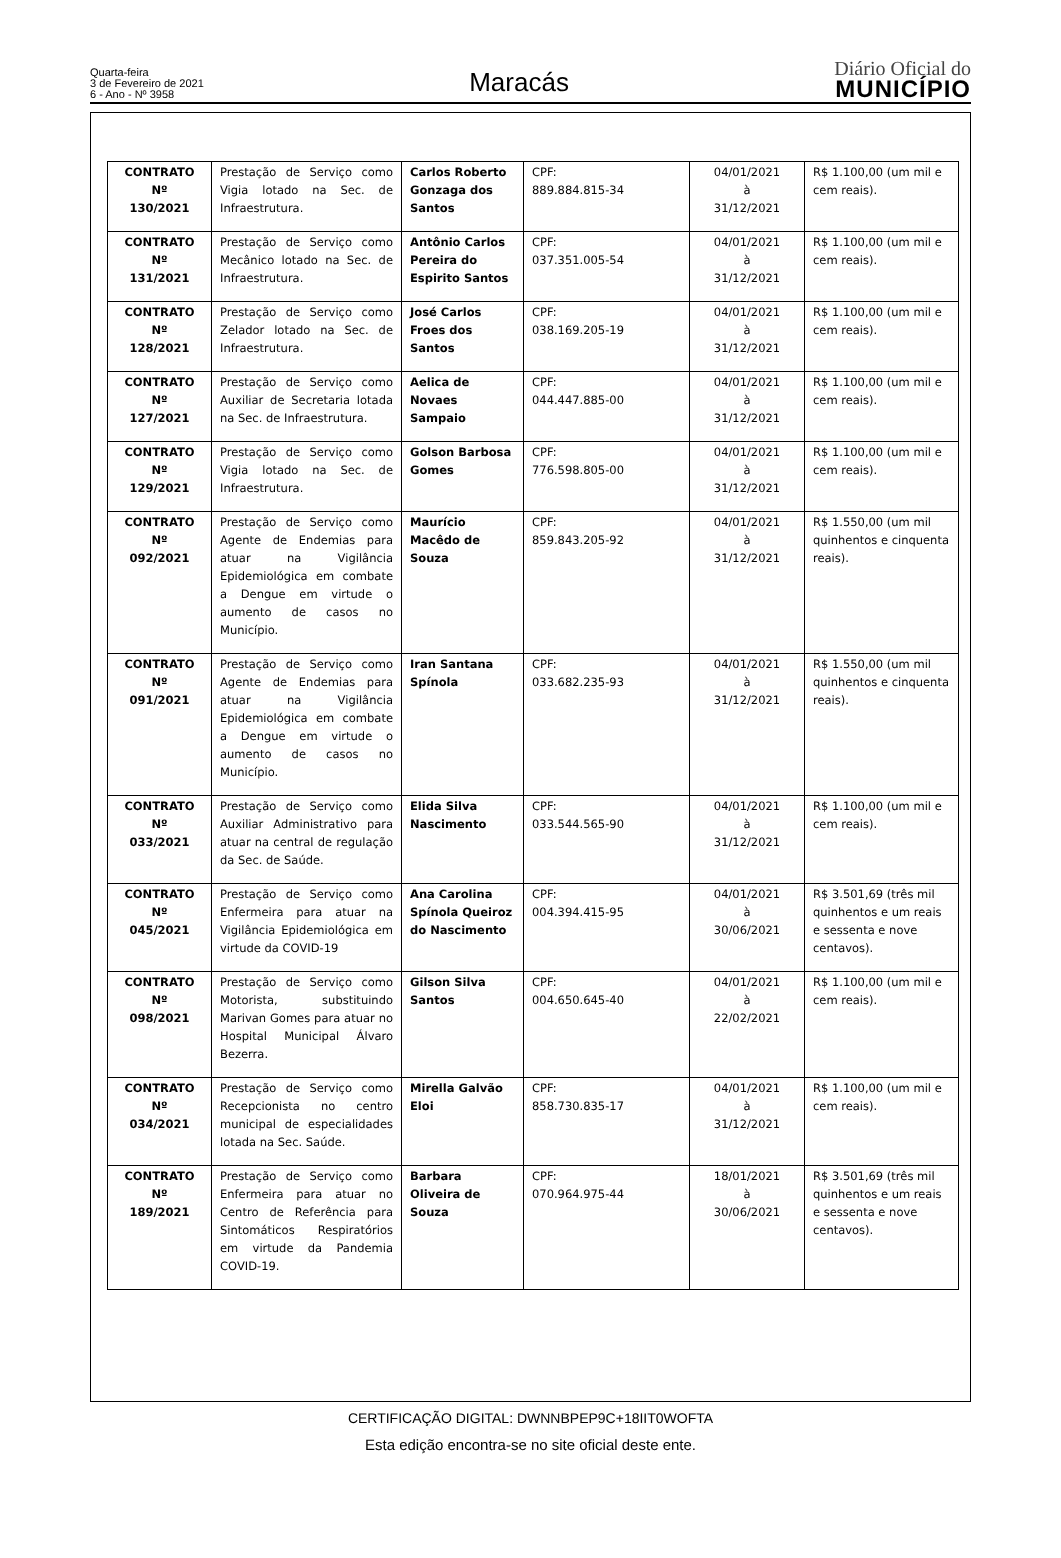Quarta-feira
3 de Fevereiro de 2021
6 - Ano - Nº 3958
Maracás
Diário Oficial do
MUNICÍPIO
| CONTRATO Nº 130/2021 | Prestação de Serviço como Vigia lotado na Sec. de Infraestrutura. | Carlos Roberto Gonzaga dos Santos | CPF: 889.884.815-34 | 04/01/2021 à 31/12/2021 | R$ 1.100,00 (um mil e cem reais). |
| CONTRATO Nº 131/2021 | Prestação de Serviço como Mecânico lotado na Sec. de Infraestrutura. | Antônio Carlos Pereira do Espirito Santos | CPF: 037.351.005-54 | 04/01/2021 à 31/12/2021 | R$ 1.100,00 (um mil e cem reais). |
| CONTRATO Nº 128/2021 | Prestação de Serviço como Zelador lotado na Sec. de Infraestrutura. | José Carlos Froes dos Santos | CPF: 038.169.205-19 | 04/01/2021 à 31/12/2021 | R$ 1.100,00 (um mil e cem reais). |
| CONTRATO Nº 127/2021 | Prestação de Serviço como Auxiliar de Secretaria lotada na Sec. de Infraestrutura. | Aelica de Novaes Sampaio | CPF: 044.447.885-00 | 04/01/2021 à 31/12/2021 | R$ 1.100,00 (um mil e cem reais). |
| CONTRATO Nº 129/2021 | Prestação de Serviço como Vigia lotado na Sec. de Infraestrutura. | Golson Barbosa Gomes | CPF: 776.598.805-00 | 04/01/2021 à 31/12/2021 | R$ 1.100,00 (um mil e cem reais). |
| CONTRATO Nº 092/2021 | Prestação de Serviço como Agente de Endemias para atuar na Vigilância Epidemiológica em combate a Dengue em virtude o aumento de casos no Município. | Maurício Macêdo de Souza | CPF: 859.843.205-92 | 04/01/2021 à 31/12/2021 | R$ 1.550,00 (um mil quinhentos e cinquenta reais). |
| CONTRATO Nº 091/2021 | Prestação de Serviço como Agente de Endemias para atuar na Vigilância Epidemiológica em combate a Dengue em virtude o aumento de casos no Município. | Iran Santana Spínola | CPF: 033.682.235-93 | 04/01/2021 à 31/12/2021 | R$ 1.550,00 (um mil quinhentos e cinquenta reais). |
| CONTRATO Nº 033/2021 | Prestação de Serviço como Auxiliar Administrativo para atuar na central de regulação da Sec. de Saúde. | Elida Silva Nascimento | CPF: 033.544.565-90 | 04/01/2021 à 31/12/2021 | R$ 1.100,00 (um mil e cem reais). |
| CONTRATO Nº 045/2021 | Prestação de Serviço como Enfermeira para atuar na Vigilância Epidemiológica em virtude da COVID-19 | Ana Carolina Spínola Queiroz do Nascimento | CPF: 004.394.415-95 | 04/01/2021 à 30/06/2021 | R$ 3.501,69 (três mil quinhentos e um reais e sessenta e nove centavos). |
| CONTRATO Nº 098/2021 | Prestação de Serviço como Motorista, substituindo Marivan Gomes para atuar no Hospital Municipal Álvaro Bezerra. | Gilson Silva Santos | CPF: 004.650.645-40 | 04/01/2021 à 22/02/2021 | R$ 1.100,00 (um mil e cem reais). |
| CONTRATO Nº 034/2021 | Prestação de Serviço como Recepcionista no centro municipal de especialidades lotada na Sec. Saúde. | Mirella Galvão Eloi | CPF: 858.730.835-17 | 04/01/2021 à 31/12/2021 | R$ 1.100,00 (um mil e cem reais). |
| CONTRATO Nº 189/2021 | Prestação de Serviço como Enfermeira para atuar no Centro de Referência para Sintomáticos Respiratórios em virtude da Pandemia COVID-19. | Barbara Oliveira de Souza | CPF: 070.964.975-44 | 18/01/2021 à 30/06/2021 | R$ 3.501,69 (três mil quinhentos e um reais e sessenta e nove centavos). |
CERTIFICAÇÃO DIGITAL: DWNNBPEP9C+18IIT0WOFTA
Esta edição encontra-se no site oficial deste ente.